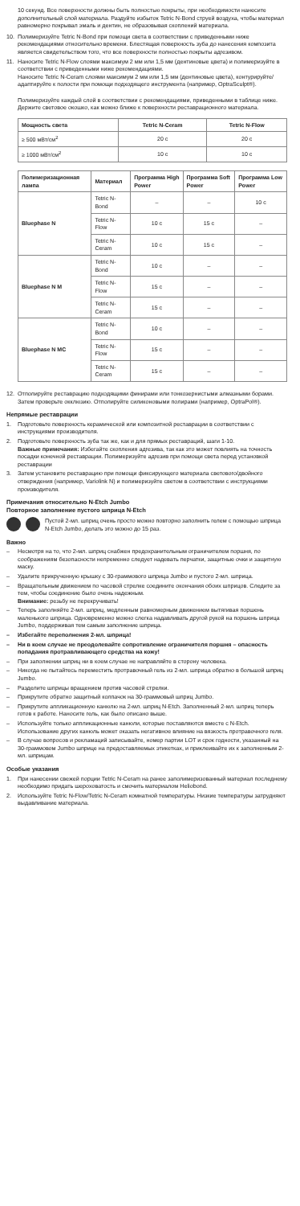10 секунд. Все поверхности должны быть полностью покрыты, при необходимости нанесите дополнительный слой материала. Раздуйте избыток Tetric N-Bond струей воздуха, чтобы материал равномерно покрывал эмаль и дентин, не образовывая скоплений материала.
10. Полимеризуйте Tetric N-Bond при помощи света в соответствии с приведенными ниже рекомендациями относительно времени. Блестящая поверхность зуба до нанесения композита является свидетельством того, что все поверхности полностью покрыты адгезивом.
11. Наносите Tetric N-Flow слоями максимум 2 мм или 1,5 мм (дентиновые цвета) и полимеризуйте в соответствии с приведенными ниже рекомендациями.
Наносите Tetric N-Ceram слоями максимум 2 мм или 1,5 мм (дентиновые цвета), контурируйте/адаптируйте к полости при помощи подходящего инструмента (например, OptraSculpt®).
Полимеризуйте каждый слой в соответствии с рекомендациями, приведенными в таблице ниже.
Держите световое окошко, как можно ближе к поверхности реставрационного материала.
| Мощность света | Tetric N-Ceram | Tetric N-Flow |
| --- | --- | --- |
| ≥ 500 мВт/см<sup>2</sup> | 20 с | 20 с |
| ≥ 1000 мВт/см<sup>2</sup> | 10 с | 10 с |
| Полимеризационная лампа | Материал | Программа High Power | Программа Soft Power | Программа Low Power |
| --- | --- | --- | --- | --- |
| Bluephase N | Tetric N-Bond | – | – | 10 с |
| | Tetric N-Flow | 10 с | 15 с | – |
| | Tetric N-Ceram | 10 с | 15 с | – |
| Bluephase N M | Tetric N-Bond | 10 с | – | – |
| | Tetric N-Flow | 15 с | – | – |
| | Tetric N-Ceram | 15 с | – | – |
| Bluephase N MC | Tetric N-Bond | 10 с | – | – |
| | Tetric N-Flow | 15 с | – | – |
| | Tetric N-Ceram | 15 с | – | – |
12. Отполируйте реставрацию подходящими финирами или тонкозернистыми алмазными борами. Затем проверьте окклюзию. Отполируйте силиконовыми полирами (например, OptraPol®).
Непрямые реставрации
1. Подготовьте поверхность керамической или композитной реставрации в соответствии с инструкциями производителя.
2. Подготовьте поверхность зуба так же, как и для прямых реставраций, шаги 1-10.
Важные примечания: Избегайте скопления адгезива, так как это может повлиять на точность посадки конечной реставрации. Полимеризуйте адгезив при помощи света перед установкой реставрации
3. Затем установите реставрацию при помощи фиксирующего материала светового/двойного отверждения (например, Variolink N) и полимеризуйте светом в соответствии с инструкциями производителя.
Примечания относительно N-Etch Jumbo
Повторное заполнение пустого шприца N-Etch
Пустой 2-мл. шприц очень просто можно повторно заполнить гелем с помощью шприца N-Etch Jumbo, делать это можно до 15 раз.
Важно
– Несмотря на то, что 2-мл. шприц снабжен предохранительным ограничителем поршня, по соображениям безопасности непременно следует надевать перчатки, защитные очки и защитную маску.
– Удалите прикрученную крышку с 30-граммового шприца Jumbo и пустого 2-мл. шприца.
– Вращательным движением по часовой стрелке соедините окончания обоих шприцов. Следите за тем, чтобы соединение было очень надежным.
Внимание: резьбу не перекручивать!
– Теперь заполняйте 2-мл. шприц, медленным равномерным движением вытягивая поршень маленького шприца. Одновременно можно слегка надавливать другой рукой на поршень шприца Jumbo, поддерживая тем самым заполнение шприца.
– Избегайте переполнения 2-мл. шприца!
– Ни в коем случае не преодолевайте сопротивление ограничителя поршня – опасность попадания протравливающего средства на кожу!
– При заполнении шприц ни в коем случае не направляйте в сторону человека.
– Никогда не пытайтесь переместить протравочный гель из 2-мл. шприца обратно в большой шприц Jumbo.
– Разделите шприцы вращением против часовой стрелки.
– Прикрутите обратно защитный колпачок на 30-граммовый шприц Jumbo.
– Прикрутите аппликационную канюлю на 2-мл. шприц N-Etch. Заполненный 2-мл. шприц теперь готов к работе. Наносите гель, как было описано выше.
– Используйте только аппликационные канюли, которые поставляются вместе с N-Etch. Использование других канюль может оказать негативное влияние на вязкость протравочного геля.
– В случае вопросов и рекламаций записывайте, номер партии LOT и срок годности, указанный на 30-граммовом Jumbo шприце на предоставляемых этикетках, и приклеивайте их к заполненным 2-мл. шприцам.
Особые указания
1. При нанесении свежей порции Tetric N-Ceram на ранее заполимеризованный материал последнему необходимо придать шероховатость и смочить материалом Heliobond.
2. Используйте Tetric N-Flow/Tetric N-Ceram комнатной температуры. Низкие температуры затрудняют выдавливание материала.